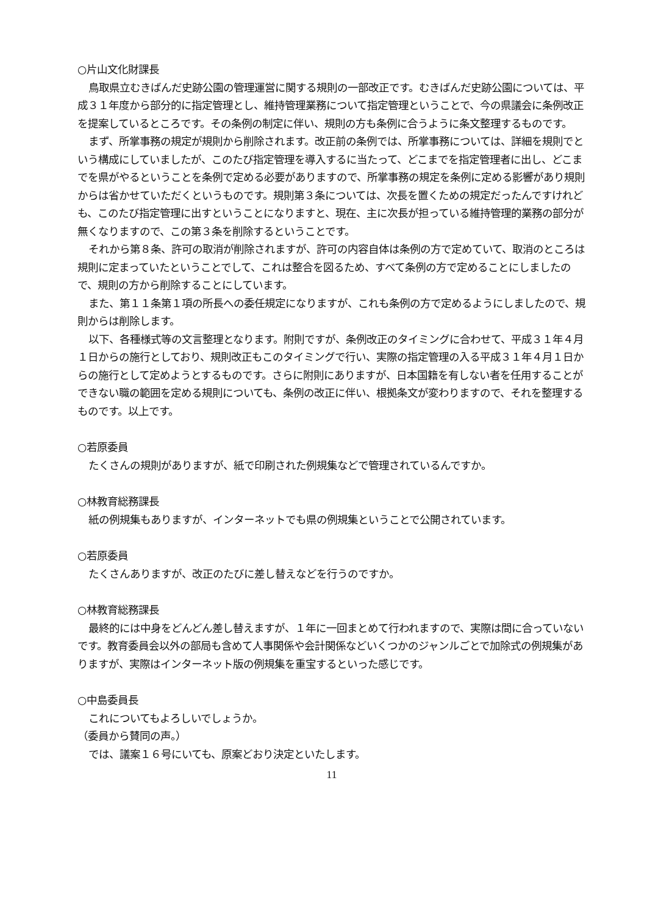○片山文化財課長
鳥取県立むきばんだ史跡公園の管理運営に関する規則の一部改正です。むきばんだ史跡公園については、平成３１年度から部分的に指定管理とし、維持管理業務について指定管理ということで、今の県議会に条例改正を提案しているところです。その条例の制定に伴い、規則の方も条例に合うように条文整理するものです。
まず、所掌事務の規定が規則から削除されます。改正前の条例では、所掌事務については、詳細を規則でという構成にしていましたが、このたび指定管理を導入するに当たって、どこまでを指定管理者に出し、どこまでを県がやるということを条例で定める必要がありますので、所掌事務の規定を条例に定める影響があり規則からは省かせていただくというものです。規則第３条については、次長を置くための規定だったんですけれども、このたび指定管理に出すということになりますと、現在、主に次長が担っている維持管理的業務の部分が無くなりますので、この第３条を削除するということです。
それから第８条、許可の取消が削除されますが、許可の内容自体は条例の方で定めていて、取消のところは規則に定まっていたということでして、これは整合を図るため、すべて条例の方で定めることにしましたので、規則の方から削除することにしています。
また、第１１条第１項の所長への委任規定になりますが、これも条例の方で定めるようにしましたので、規則からは削除します。
以下、各種様式等の文言整理となります。附則ですが、条例改正のタイミングに合わせて、平成３１年４月１日からの施行としており、規則改正もこのタイミングで行い、実際の指定管理の入る平成３１年４月１日からの施行として定めようとするものです。さらに附則にありますが、日本国籍を有しない者を任用することができない職の範囲を定める規則についても、条例の改正に伴い、根拠条文が変わりますので、それを整理するものです。以上です。
○若原委員
たくさんの規則がありますが、紙で印刷された例規集などで管理されているんですか。
○林教育総務課長
紙の例規集もありますが、インターネットでも県の例規集ということで公開されています。
○若原委員
たくさんありますが、改正のたびに差し替えなどを行うのですか。
○林教育総務課長
最終的には中身をどんどん差し替えますが、１年に一回まとめて行われますので、実際は間に合っていないです。教育委員会以外の部局も含めて人事関係や会計関係などいくつかのジャンルごとで加除式の例規集がありますが、実際はインターネット版の例規集を重宝するといった感じです。
○中島委員長
これについてもよろしいでしょうか。
（委員から賛同の声。）
では、議案１６号にいても、原案どおり決定といたします。
11